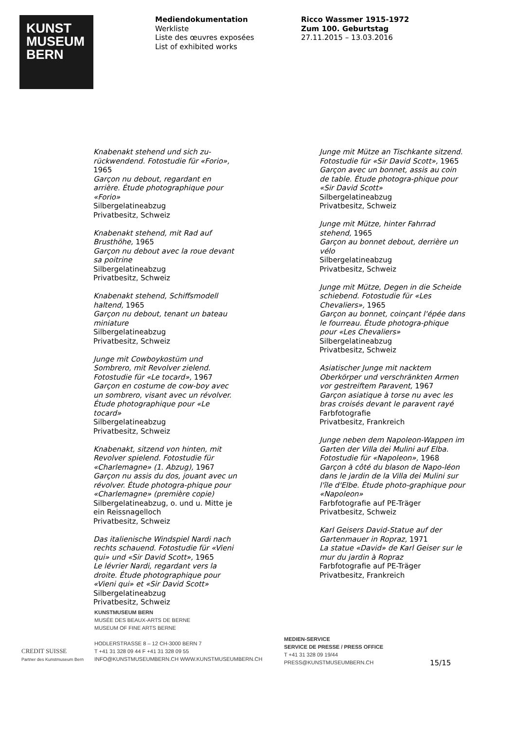KUNST
MUSEUM
BERN
Mediendokumentation
Werkliste
Liste des œuvres exposées
List of exhibited works
Ricco Wassmer 1915-1972
Zum 100. Geburtstag
27.11.2015 – 13.03.2016
Knabenakt stehend und sich zu-rückwendend. Fotostudie für «Forio», 1965
Garçon nu debout, regardant en arrière. Étude photographique pour «Forio»
Silbergelatineabzug
Privatbesitz, Schweiz
Knabenakt stehend, mit Rad auf Brusthöhe, 1965
Garçon nu debout avec la roue devant sa poitrine
Silbergelatineabzug
Privatbesitz, Schweiz
Knabenakt stehend, Schiffsmodell haltend, 1965
Garçon nu debout, tenant un bateau miniature
Silbergelatineabzug
Privatbesitz, Schweiz
Junge mit Cowboykostüm und Sombrero, mit Revolver zielend. Fotostudie für «Le tocard», 1967
Garçon en costume de cow-boy avec un sombrero, visant avec un révolver. Étude photographique pour «Le tocard»
Silbergelatineabzug
Privatbesitz, Schweiz
Knabenakt, sitzend von hinten, mit Revolver spielend. Fotostudie für «Charlemagne» (1. Abzug), 1967
Garçon nu assis du dos, jouant avec un révolver. Étude photogra-phique pour «Charlemagne» (première copie)
Silbergelatineabzug, o. und u. Mitte je ein Reissnagelloch
Privatbesitz, Schweiz
Das italienische Windspiel Nardi nach rechts schauend. Fotostudie für «Vieni qui» und «Sir David Scott», 1965
Le lévrier Nardi, regardant vers la droite. Étude photographique pour «Vieni qui» et «Sir David Scott»
Silbergelatineabzug
Privatbesitz, Schweiz
Junge mit Mütze an Tischkante sitzend. Fotostudie für «Sir David Scott», 1965
Garçon avec un bonnet, assis au coin de table. Étude photogra-phique pour «Sir David Scott»
Silbergelatineabzug
Privatbesitz, Schweiz
Junge mit Mütze, hinter Fahrrad stehend, 1965
Garçon au bonnet debout, derrière un vélo
Silbergelatineabzug
Privatbesitz, Schweiz
Junge mit Mütze, Degen in die Scheide schiebend. Fotostudie für «Les Chevaliers», 1965
Garçon au bonnet, coinçant l'épée dans le fourreau. Étude photogra-phique pour «Les Chevaliers»
Silbergelatineabzug
Privatbesitz, Schweiz
Asiatischer Junge mit nacktem Oberkörper und verschränkten Armen vor gestreiftem Paravent, 1967
Garçon asiatique à torse nu avec les bras croisés devant le paravent rayé
Farbfotografie
Privatbesitz, Frankreich
Junge neben dem Napoleon-Wappen im Garten der Villa dei Mulini auf Elba. Fotostudie für «Napoleon», 1968
Garçon à côté du blason de Napo-léon dans le jardin de la Villa dei Mulini sur l'île d'Elbe. Étude photo-graphique pour «Napoleon»
Farbfotografie auf PE-Träger
Privatbesitz, Schweiz
Karl Geisers David-Statue auf der Gartenmauer in Ropraz, 1971
La statue «David» de Karl Geiser sur le mur du jardin à Ropraz
Farbfotografie auf PE-Träger
Privatbesitz, Frankreich
CREDIT SUISSE
Partner des Kunstmuseum Bern
KUNSTMUSEUM BERN
MUSÉE DES BEAUX-ARTS DE BERNE
MUSEUM OF FINE ARTS BERNE
HODLERSTRASSE 8 – 12 CH-3000 BERN 7
T +41 31 328 09 44 F +41 31 328 09 55
INFO@KUNSTMUSEUMBERN.CH WWW.KUNSTMUSEUMBERN.CH
MEDIEN-SERVICE
SERVICE DE PRESSE / PRESS OFFICE
T +41 31 328 09 19/44
PRESS@KUNSTMUSEUMBERN.CH
15/15